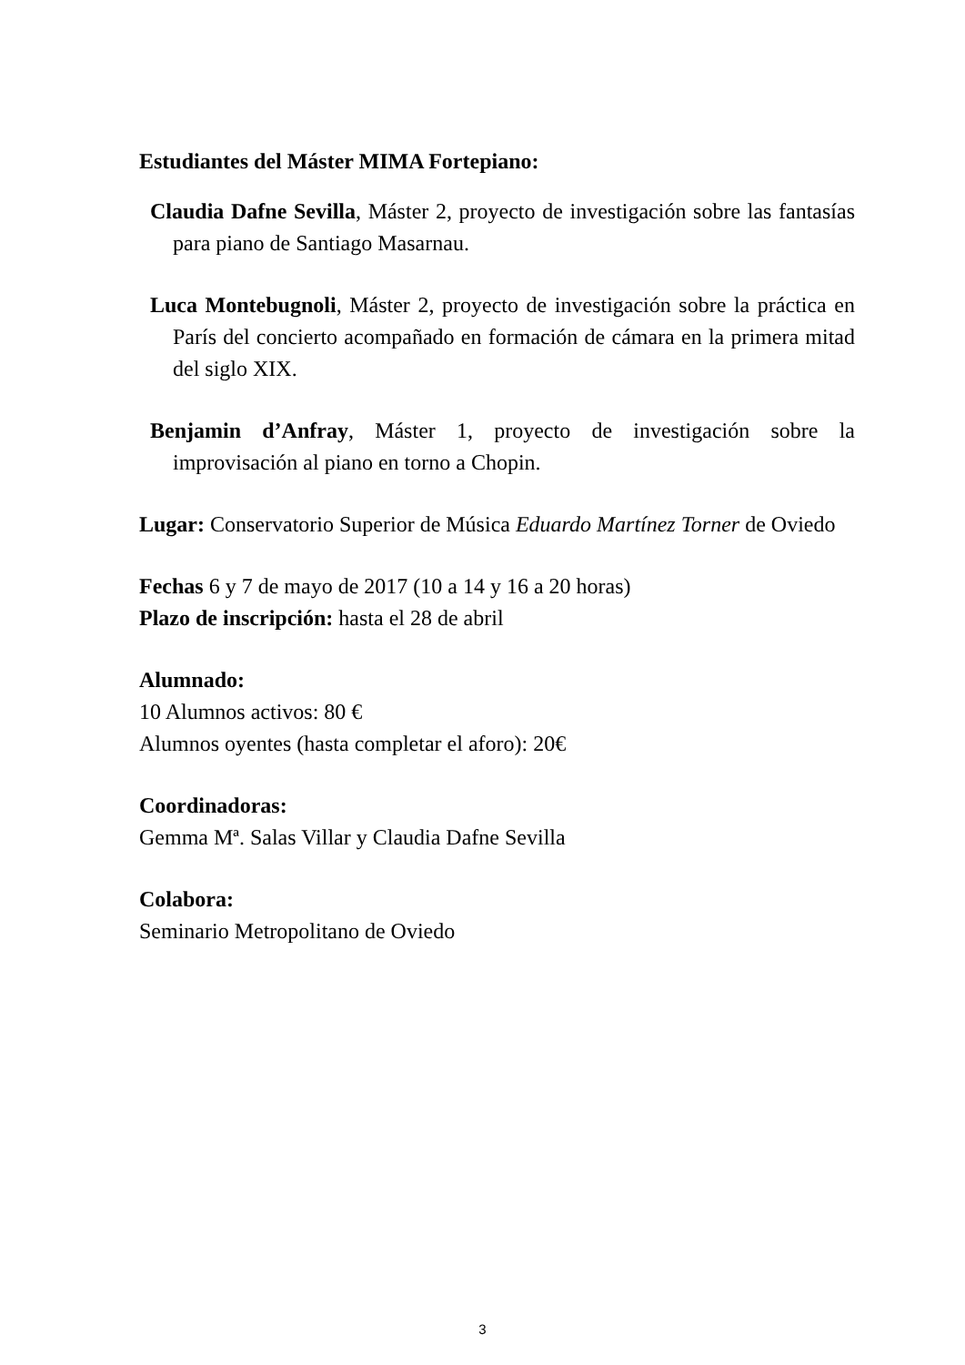Estudiantes del Máster MIMA Fortepiano:
Claudia Dafne Sevilla, Máster 2, proyecto de investigación sobre las fantasías para piano de Santiago Masarnau.
Luca Montebugnoli, Máster 2, proyecto de investigación sobre la práctica en París del concierto acompañado en formación de cámara en la primera mitad del siglo XIX.
Benjamin d’Anfray, Máster 1, proyecto de investigación sobre la improvisación al piano en torno a Chopin.
Lugar: Conservatorio Superior de Música Eduardo Martínez Torner de Oviedo
Fechas 6 y 7 de mayo de 2017 (10 a 14 y 16 a 20 horas)
Plazo de inscripción: hasta el 28 de abril
Alumnado:
10 Alumnos activos: 80 €
Alumnos oyentes (hasta completar el aforo): 20€
Coordinadoras:
Gemma Mª. Salas Villar y Claudia Dafne Sevilla
Colabora:
Seminario Metropolitano de Oviedo
3